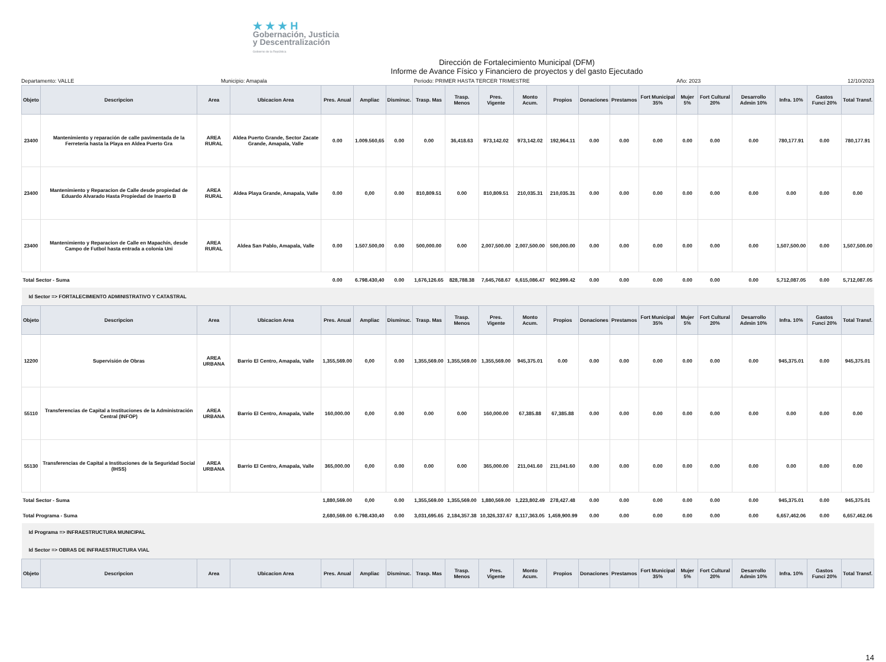★ ★ ★ H
Gobernación, Justicia
y Descentralización
Gobierno de la República
Dirección de Fortalecimiento Municipal (DFM)
Informe de Avance Físico y Financiero de proyectos y del gasto Ejecutado
Departamento: VALLE Municipio: Amapala Periodo: PRIMER HASTA TERCER TRIMESTRE Año: 2023 12/10/2023
| Objeto | Descripcion | Area | Ubicacion Area | Pres. Anual | Ampliac | Disminuc. | Trasp. Mas | Trasp. Menos | Pres. Vigente | Monto Acum. | Propios | Donaciones | Prestamos | Fort Municipal 35% | Mujer 5% | Fort Cultural 20% | Desarrollo Admin 10% | Infra. 10% | Gastos Funci 20% | Total Transf. |
| --- | --- | --- | --- | --- | --- | --- | --- | --- | --- | --- | --- | --- | --- | --- | --- | --- | --- | --- | --- | --- |
| 23400 | Mantenimiento y reparación de calle pavimentada de la Ferretería hasta la Playa en Aldea Puerto Gra | AREA RURAL | Aldea Puerto Grande, Sector Zacate Grande, Amapala, Valle | 0.00 | 1.009.560,65 | 0.00 | 0.00 | 36,418.63 | 973,142.02 | 973,142.02 | 192,964.11 | 0.00 | 0.00 | 0.00 | 0.00 | 0.00 | 0.00 | 780,177.91 | 0.00 | 780,177.91 |
| 23400 | Mantenimiento y Reparacion de Calle desde propiedad de Eduardo Alvarado Hasta Propiedad de Inaerto B | AREA RURAL | Aldea Playa Grande, Amapala, Valle | 0.00 | 0,00 | 0.00 | 810,809.51 | 0.00 | 810,809.51 | 210,035.31 | 210,035.31 | 0.00 | 0.00 | 0.00 | 0.00 | 0.00 | 0.00 | 0.00 | 0.00 | 0.00 |
| 23400 | Mantenimiento y Reparacion de Calle en Mapachín, desde Campo de Futbol hasta entrada a colonia Uni | AREA RURAL | Aldea San Pablo, Amapala, Valle | 0.00 | 1.507.500,00 | 0.00 | 500,000.00 | 0.00 | 2,007,500.00 | 2,007,500.00 | 500,000.00 | 0.00 | 0.00 | 0.00 | 0.00 | 0.00 | 0.00 | 1,507,500.00 | 0.00 | 1,507,500.00 |
| Total Sector - Suma | | | | 0.00 | 6.798.430,40 | 0.00 | 1,676,126.65 | 828,788.38 | 7,645,768.67 | 6,615,086.47 | 902,999.42 | 0.00 | 0.00 | 0.00 | 0.00 | 0.00 | 0.00 | 5,712,087.05 | 0.00 | 5,712,087.05 |
| Id Sector => FORTALECIMIENTO ADMINISTRATIVO Y CATASTRAL | | | | | | | | | | | | | | | | | | | | |
| Objeto | Descripcion | Area | Ubicacion Area | Pres. Anual | Ampliac | Disminuc. | Trasp. Mas | Trasp. Menos | Pres. Vigente | Monto Acum. | Propios | Donaciones | Prestamos | Fort Municipal 35% | Mujer 5% | Fort Cultural 20% | Desarrollo Admin 10% | Infra. 10% | Gastos Funci 20% | Total Transf. |
| 12200 | Supervisión de Obras | AREA URBANA | Barrio El Centro, Amapala, Valle | 1,355,569.00 | 0,00 | 0.00 | 1,355,569.00 | 1,355,569.00 | 1,355,569.00 | 945,375.01 | 0.00 | 0.00 | 0.00 | 0.00 | 0.00 | 0.00 | 0.00 | 945,375.01 | 0.00 | 945,375.01 |
| 55110 | Transferencias de Capital a Instituciones de la Administración Central (INFOP) | AREA URBANA | Barrio El Centro, Amapala, Valle | 160,000.00 | 0,00 | 0.00 | 0.00 | 0.00 | 160,000.00 | 67,385.88 | 67,385.88 | 0.00 | 0.00 | 0.00 | 0.00 | 0.00 | 0.00 | 0.00 | 0.00 | 0.00 |
| 55130 | Transferencias de Capital a Instituciones de la Seguridad Social (IHSS) | AREA URBANA | Barrio El Centro, Amapala, Valle | 365,000.00 | 0,00 | 0.00 | 0.00 | 0.00 | 365,000.00 | 211,041.60 | 211,041.60 | 0.00 | 0.00 | 0.00 | 0.00 | 0.00 | 0.00 | 0.00 | 0.00 | 0.00 |
| Total Sector - Suma | | | | 1,880,569.00 | 0,00 | 0.00 | 1,355,569.00 | 1,355,569.00 | 1,880,569.00 | 1,223,802.49 | 278,427.48 | 0.00 | 0.00 | 0.00 | 0.00 | 0.00 | 0.00 | 945,375.01 | 0.00 | 945,375.01 |
| Total Programa - Suma | | | | 2,680,569.00 | 6.798.430,40 | 0.00 | 3,031,695.65 | 2,184,357.38 | 10,326,337.67 | 8,117,363.05 | 1,459,900.99 | 0.00 | 0.00 | 0.00 | 0.00 | 0.00 | 0.00 | 6,657,462.06 | 0.00 | 6,657,462.06 |
| Id Programa => INFRAESTRUCTURA MUNICIPAL | | | | | | | | | | | | | | | | | | | | |
| Id Sector => OBRAS DE INFRAESTRUCTURA VIAL | | | | | | | | | | | | | | | | | | | | |
| Objeto | Descripcion | Area | Ubicacion Area | Pres. Anual | Ampliac | Disminuc. | Trasp. Mas | Trasp. Menos | Pres. Vigente | Monto Acum. | Propios | Donaciones | Prestamos | Fort Municipal 35% | Mujer 5% | Fort Cultural 20% | Desarrollo Admin 10% | Infra. 10% | Gastos Funci 20% | Total Transf. |
14